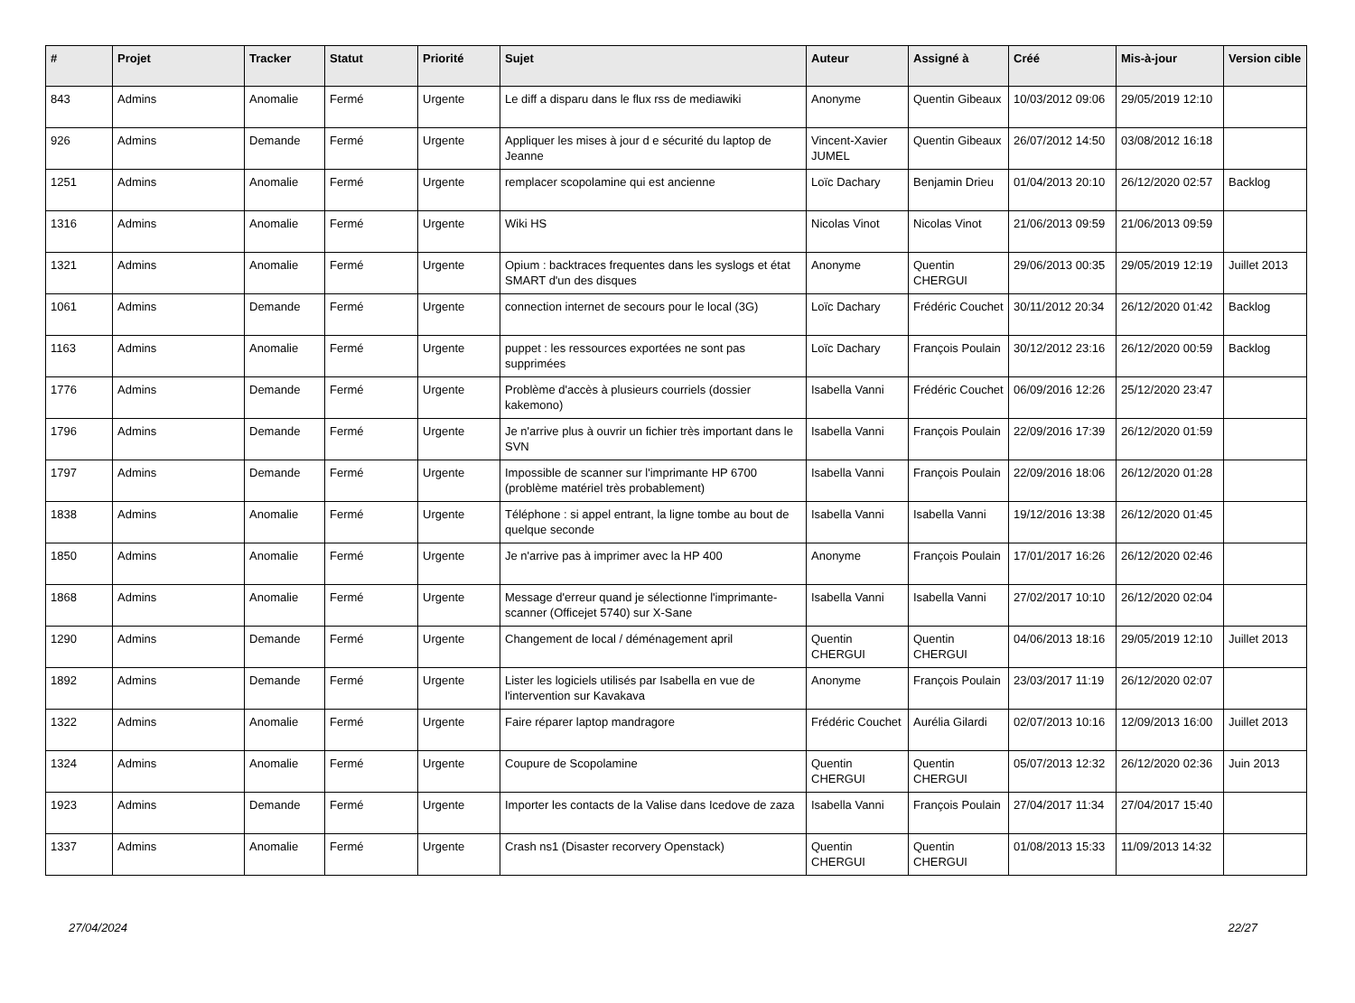| # | Projet | Tracker | Statut | Priorité | Sujet | Auteur | Assigné à | Créé | Mis-à-jour | Version cible |
| --- | --- | --- | --- | --- | --- | --- | --- | --- | --- | --- |
| 843 | Admins | Anomalie | Fermé | Urgente | Le diff a disparu dans le flux rss de mediawiki | Anonyme | Quentin Gibeaux | 10/03/2012 09:06 | 29/05/2019 12:10 | |
| 926 | Admins | Demande | Fermé | Urgente | Appliquer les mises à jour d e sécurité du laptop de Jeanne | Vincent-Xavier JUMEL | Quentin Gibeaux | 26/07/2012 14:50 | 03/08/2012 16:18 | |
| 1251 | Admins | Anomalie | Fermé | Urgente | remplacer scopolamine qui est ancienne | Loïc Dachary | Benjamin Drieu | 01/04/2013 20:10 | 26/12/2020 02:57 | Backlog |
| 1316 | Admins | Anomalie | Fermé | Urgente | Wiki HS | Nicolas Vinot | Nicolas Vinot | 21/06/2013 09:59 | 21/06/2013 09:59 | |
| 1321 | Admins | Anomalie | Fermé | Urgente | Opium : backtraces frequentes dans les syslogs et état SMART d'un des disques | Anonyme | Quentin CHERGUI | 29/06/2013 00:35 | 29/05/2019 12:19 | Juillet 2013 |
| 1061 | Admins | Demande | Fermé | Urgente | connection internet de secours pour le local (3G) | Loïc Dachary | Frédéric Couchet | 30/11/2012 20:34 | 26/12/2020 01:42 | Backlog |
| 1163 | Admins | Anomalie | Fermé | Urgente | puppet : les ressources exportées ne sont pas supprimées | Loïc Dachary | François Poulain | 30/12/2012 23:16 | 26/12/2020 00:59 | Backlog |
| 1776 | Admins | Demande | Fermé | Urgente | Problème d'accès à plusieurs courriels (dossier kakemono) | Isabella Vanni | Frédéric Couchet | 06/09/2016 12:26 | 25/12/2020 23:47 | |
| 1796 | Admins | Demande | Fermé | Urgente | Je n'arrive plus à ouvrir un fichier très important dans le SVN | Isabella Vanni | François Poulain | 22/09/2016 17:39 | 26/12/2020 01:59 | |
| 1797 | Admins | Demande | Fermé | Urgente | Impossible de scanner sur l'imprimante HP 6700 (problème matériel très probablement) | Isabella Vanni | François Poulain | 22/09/2016 18:06 | 26/12/2020 01:28 | |
| 1838 | Admins | Anomalie | Fermé | Urgente | Téléphone : si appel entrant, la ligne tombe au bout de quelque seconde | Isabella Vanni | Isabella Vanni | 19/12/2016 13:38 | 26/12/2020 01:45 | |
| 1850 | Admins | Anomalie | Fermé | Urgente | Je n'arrive pas à imprimer avec la HP 400 | Anonyme | François Poulain | 17/01/2017 16:26 | 26/12/2020 02:46 | |
| 1868 | Admins | Anomalie | Fermé | Urgente | Message d'erreur quand je sélectionne l'imprimante-scanner (Officejet 5740) sur X-Sane | Isabella Vanni | Isabella Vanni | 27/02/2017 10:10 | 26/12/2020 02:04 | |
| 1290 | Admins | Demande | Fermé | Urgente | Changement de local / déménagement april | Quentin CHERGUI | Quentin CHERGUI | 04/06/2013 18:16 | 29/05/2019 12:10 | Juillet 2013 |
| 1892 | Admins | Demande | Fermé | Urgente | Lister les logiciels utilisés par Isabella en vue de l'intervention sur Kavakava | Anonyme | François Poulain | 23/03/2017 11:19 | 26/12/2020 02:07 | |
| 1322 | Admins | Anomalie | Fermé | Urgente | Faire réparer laptop mandragore | Frédéric Couchet | Aurélia Gilardi | 02/07/2013 10:16 | 12/09/2013 16:00 | Juillet 2013 |
| 1324 | Admins | Anomalie | Fermé | Urgente | Coupure de Scopolamine | Quentin CHERGUI | Quentin CHERGUI | 05/07/2013 12:32 | 26/12/2020 02:36 | Juin 2013 |
| 1923 | Admins | Demande | Fermé | Urgente | Importer les contacts de la Valise dans Icedove de zaza | Isabella Vanni | François Poulain | 27/04/2017 11:34 | 27/04/2017 15:40 | |
| 1337 | Admins | Anomalie | Fermé | Urgente | Crash ns1 (Disaster recorvery Openstack) | Quentin CHERGUI | Quentin CHERGUI | 01/08/2013 15:33 | 11/09/2013 14:32 | |
27/04/2024 22/27